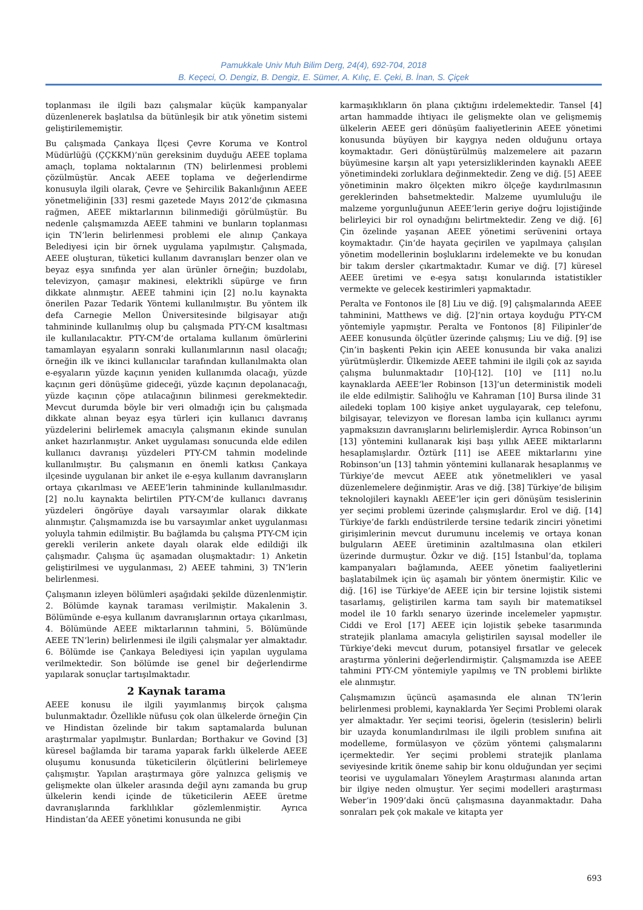Pamukkale Univ Muh Bilim Derg, 24(4), 692-704, 2018
B. Keçeci, O. Dengiz, B. Dengiz, E. Sümer, A. Kılıç, E. Çeki, B. İnan, S. Çiçek
toplanması ile ilgili bazı çalışmalar küçük kampanyalar düzenlenerek başlatılsa da bütünleşik bir atık yönetim sistemi geliştirilememiştir.
Bu çalışmada Çankaya İlçesi Çevre Koruma ve Kontrol Müdürlüğü (ÇÇKKM)’nün gereksinim duyduğu AEEE toplama amaçlı, toplama noktalarının (TN) belirlenmesi problemi çözülmüştür. Ancak AEEE toplama ve değerlendirme konusuyla ilgili olarak, Çevre ve Şehircilik Bakanlığının AEEE yönetmeliğinin [33] resmi gazetede Mayıs 2012’de çıkmasına rağmen, AEEE miktarlarının bilinmediği görülmüştür. Bu nedenle çalışmamızda AEEE tahmini ve bunların toplanması için TN’lerin belirlenmesi problemi ele alınıp Çankaya Belediyesi için bir örnek uygulama yapılmıştır. Çalışmada, AEEE oluşturan, tüketici kullanım davranışları benzer olan ve beyaz eşya sınıfında yer alan ürünler örneğin; buzdolabı, televizyon, çamaşır makinesi, elektrikli süpürge ve fırın dikkate alınmıştır. AEEE tahmini için [2] no.lu kaynakta önerilen Pazar Tedarik Yöntemi kullanılmıştır. Bu yöntem ilk defa Carnegie Mellon Üniversitesinde bilgisayar atığı tahmininde kullanılmış olup bu çalışmada PTY-CM kısaltması ile kullanılacaktır. PTY-CM’de ortalama kullanım ömürlerini tamamlayan eşyaların sonraki kullanımlarının nasıl olacağı; örneğin ilk ve ikinci kullanıcılar tarafından kullanılmakta olan e-eşyaların yüzde kaçının yeniden kullanımda olacağı, yüzde kaçının geri dönüşüme gideceği, yüzde kaçının depolanacağı, yüzde kaçının çöpe atılacağının bilinmesi gerekmektedir. Mevcut durumda böyle bir veri olmadığı için bu çalışmada dikkate alınan beyaz eşya türleri için kullanıcı davranış yüzdelerini belirlemek amacıyla çalışmanın ekinde sunulan anket hazırlanmıştır. Anket uygulaması sonucunda elde edilen kullanıcı davranışı yüzdeleri PTY-CM tahmin modelinde kullanılmıştır. Bu çalışmanın en önemli katkısı Çankaya ilçesinde uygulanan bir anket ile e-eşya kullanım davranışların ortaya çıkarılması ve AEEE’lerin tahmininde kullanılmasıdır. [2] no.lu kaynakta belirtilen PTY-CM’de kullanıcı davranış yüzdeleri öngörüye dayalı varsayımlar olarak dikkate alınmıştır. Çalışmamızda ise bu varsayımlar anket uygulanması yoluyla tahmin edilmiştir. Bu bağlamda bu çalışma PTY-CM için gerekli verilerin ankete dayalı olarak elde edildiği ilk çalışmadır. Çalışma üç aşamadan oluşmaktadır: 1) Anketin geliştirilmesi ve uygulanması, 2) AEEE tahmini, 3) TN’lerin belirlenmesi.
Çalışmanın izleyen bölümleri aşağıdaki şekilde düzenlenmiştir. 2. Bölümde kaynak taraması verilmiştir. Makalenin 3. Bölümünde e-eşya kullanım davranışlarının ortaya çıkarılması, 4. Bölümünde AEEE miktarlarının tahmini, 5. Bölümünde AEEE TN’lerin) belirlenmesi ile ilgili çalışmalar yer almaktadır. 6. Bölümde ise Çankaya Belediyesi için yapılan uygulama verilmektedir. Son bölümde ise genel bir değerlendirme yapılarak sonuçlar tartışılmaktadır.
2 Kaynak tarama
AEEE konusu ile ilgili yayımlanmış birçok çalışma bulunmaktadır. Özellikle nüfusu çok olan ülkelerde örneğin Çin ve Hindistan özelinde bir takım saptamalarda bulunan araştırmalar yapılmıştır. Bunlardan; Borthakur ve Govind [3] küresel bağlamda bir tarama yaparak farklı ülkelerde AEEE oluşumu konusunda tüketicilerin ölçütlerini belirlemeye çalışmıştır. Yapılan araştırmaya göre yalnızca gelişmiş ve gelişmekte olan ülkeler arasında değil aynı zamanda bu grup ülkelerin kendi içinde de tüketicilerin AEEE üretme davranışlarında farklılıklar gözlemlenmiştir. Ayrıca Hindistan’da AEEE yönetimi konusunda ne gibi
karmaşıklıkların ön plana çıktığını irdelemektedir. Tansel [4] artan hammadde ihtiyacı ile gelişmekte olan ve gelişmemiş ülkelerin AEEE geri dönüşüm faaliyetlerinin AEEE yönetimi konusunda büyüyen bir kaygıya neden olduğunu ortaya koymaktadır. Geri dönüştürülmüş malzemelere ait pazarın büyümesine karşın alt yapı yetersizliklerinden kaynaklı AEEE yönetimindeki zorluklara değinmektedir. Zeng ve diğ. [5] AEEE yönetiminin makro ölçekten mikro ölçeğe kaydırılmasının gereklerinden bahsetmektedir. Malzeme uyumluluğu ile malzeme yorgunluğunun AEEE’lerin geriye doğru lojistiğinde belirleyici bir rol oynadığını belirtmektedir. Zeng ve diğ. [6] Çin özelinde yaşanan AEEE yönetimi serüvenini ortaya koymaktadır. Çin‘de hayata geçirilen ve yapılmaya çalışılan yönetim modellerinin boşluklarını irdelemekte ve bu konudan bir takım dersler çıkartmaktadır. Kumar ve diğ. [7] küresel AEEE üretimi ve e-eşya satışı konularında istatistikler vermekte ve gelecek kestirimleri yapmaktadır.
Peralta ve Fontonos ile [8] Liu ve diğ. [9] çalışmalarında AEEE tahminini, Matthews ve diğ. [2]’nin ortaya koyduğu PTY-CM yöntemiyle yapmıştır. Peralta ve Fontonos [8] Filipinler’de AEEE konusunda ölçütler üzerinde çalışmış; Liu ve diğ. [9] ise Çin’in başkenti Pekin için AEEE konusunda bir vaka analizi yürütmüşlerdir. Ülkemizde AEEE tahmini ile ilgili çok az sayıda çalışma bulunmaktadır [10]-[12]. [10] ve [11] no.lu kaynaklarda AEEE’ler Robinson [13]’un deterministik modeli ile elde edilmiştir. Salihoğlu ve Kahraman [10] Bursa ilinde 31 ailedeki toplam 100 kişiye anket uygulayarak, cep telefonu, bilgisayar, televizyon ve floresan lamba için kullanıcı ayrımı yapmaksızın davranışlarını belirlemişlerdir. Ayrıca Robinson’un [13] yöntemini kullanarak kişi başı yıllık AEEE miktarlarını hesaplamışlardır. Öztürk [11] ise AEEE miktarlarını yine Robinson’un [13] tahmin yöntemini kullanarak hesaplanmış ve Türkiye’de mevcut AEEE atık yönetmelikleri ve yasal düzenlemelere değinmiştir. Aras ve diğ. [38] Türkiye’de bilişim teknolojileri kaynaklı AEEE’ler için geri dönüşüm tesislerinin yer seçimi problemi üzerinde çalışmışlardır. Erol ve diğ. [14] Türkiye’de farklı endüstrilerde tersine tedarik zinciri yönetimi girişimlerinin mevcut durumunu incelemiş ve ortaya konan bulguların AEEE üretiminin azaltılmasına olan etkileri üzerinde durmuştur. Özkır ve diğ. [15] İstanbul’da, toplama kampanyaları bağlamında, AEEE yönetim faaliyetlerini başlatabilmek için üç aşamalı bir yöntem önermiştir. Kilic ve diğ. [16] ise Türkiye’de AEEE için bir tersine lojistik sistemi tasarlamış, geliştirilen karma tam sayılı bir matematiksel model ile 10 farklı senaryo üzerinde incelemeler yapmıştır. Ciddi ve Erol [17] AEEE için lojistik şebeke tasarımında stratejik planlama amacıyla geliştirilen sayısal modeller ile Türkiye’deki mevcut durum, potansiyel fırsatlar ve gelecek araştırma yönlerini değerlendirmiştir. Çalışmamızda ise AEEE tahmini PTY-CM yöntemiyle yapılmış ve TN problemi birlikte ele alınmıştır.
Çalışmamızın üçüncü aşamasında ele alınan TN’lerin belirlenmesi problemi, kaynaklarda Yer Seçimi Problemi olarak yer almaktadır. Yer seçimi teorisi, ögelerin (tesislerin) belirli bir uzayda konumlandırılması ile ilgili problem sınıfına ait modelleme, formülasyon ve çözüm yöntemi çalışmalarını içermektedir. Yer seçimi problemi stratejik planlama seviyesinde kritik öneme sahip bir konu olduğundan yer seçimi teorisi ve uygulamaları Yöneylem Araştırması alanında artan bir ilgiye neden olmuştur. Yer seçimi modelleri araştırması Weber’in 1909’daki öncü çalışmasına dayanmaktadır. Daha sonraları pek çok makale ve kitapta yer
693